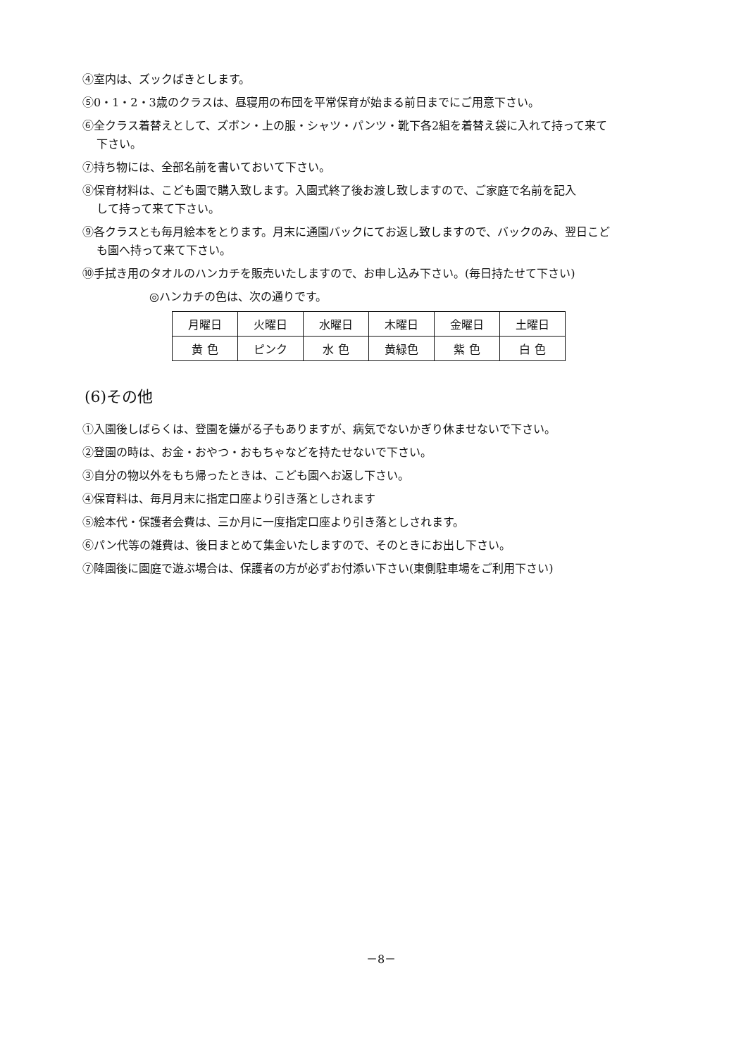④室内は、ズックばきとします。
⑤0・1・2・3歳のクラスは、昼寝用の布団を平常保育が始まる前日までにご用意下さい。
⑥全クラス着替えとして、ズボン・上の服・シャツ・パンツ・靴下各2組を着替え袋に入れて持って来て
下さい。
⑦持ち物には、全部名前を書いておいて下さい。
⑧保育材料は、こども園で購入致します。入園式終了後お渡し致しますので、ご家庭で名前を記入
して持って来て下さい。
⑨各クラスとも毎月絵本をとります。月末に通園バックにてお返し致しますので、バックのみ、翌日こど
も園へ持って来て下さい。
⑩手拭き用のタオルのハンカチを販売いたしますので、お申し込み下さい。(毎日持たせて下さい)
◎ハンカチの色は、次の通りです。
| 月曜日 | 火曜日 | 水曜日 | 木曜日 | 金曜日 | 土曜日 |
| 黄 色 | ピンク | 水 色 | 黄緑色 | 紫 色 | 白 色 |
(6)その他
①入園後しばらくは、登園を嫌がる子もありますが、病気でないかぎり休ませないで下さい。
②登園の時は、お金・おやつ・おもちゃなどを持たせないで下さい。
③自分の物以外をもち帰ったときは、こども園へお返し下さい。
④保育料は、毎月月末に指定口座より引き落としされます
⑤絵本代・保護者会費は、三か月に一度指定口座より引き落としされます。
⑥パン代等の雑費は、後日まとめて集金いたしますので、そのときにお出し下さい。
⑦降園後に園庭で遊ぶ場合は、保護者の方が必ずお付添い下さい(東側駐車場をご利用下さい)
－8－